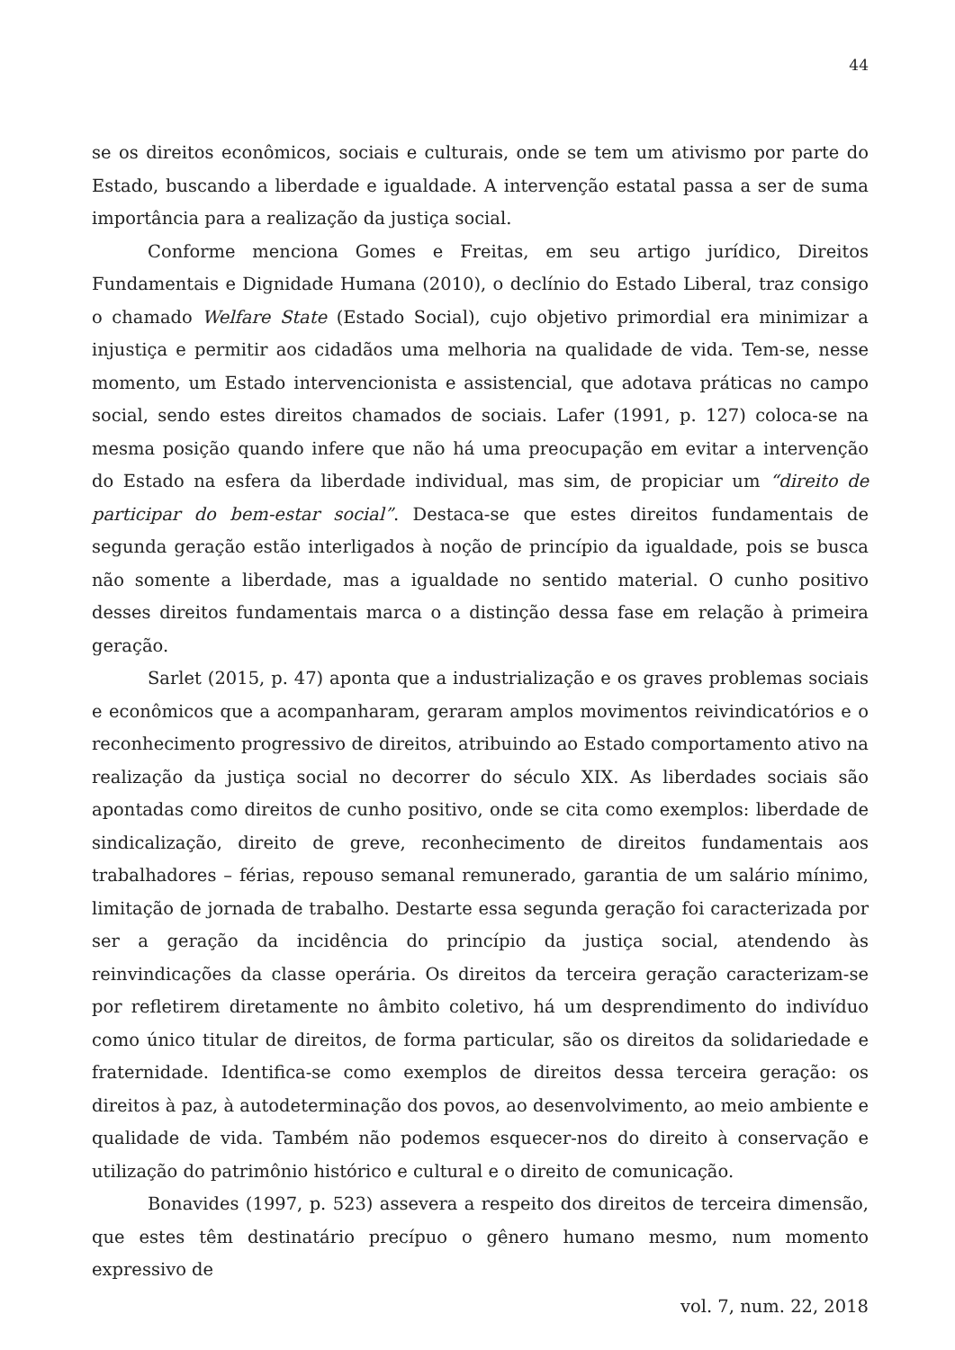44
se os direitos econômicos, sociais e culturais, onde se tem um ativismo por parte do Estado, buscando a liberdade e igualdade. A intervenção estatal passa a ser de suma importância para a realização da justiça social.
Conforme menciona Gomes e Freitas, em seu artigo jurídico, Direitos Fundamentais e Dignidade Humana (2010), o declínio do Estado Liberal, traz consigo o chamado Welfare State (Estado Social), cujo objetivo primordial era minimizar a injustiça e permitir aos cidadãos uma melhoria na qualidade de vida. Tem-se, nesse momento, um Estado intervencionista e assistencial, que adotava práticas no campo social, sendo estes direitos chamados de sociais. Lafer (1991, p. 127) coloca-se na mesma posição quando infere que não há uma preocupação em evitar a intervenção do Estado na esfera da liberdade individual, mas sim, de propiciar um “direito de participar do bem-estar social”. Destaca-se que estes direitos fundamentais de segunda geração estão interligados à noção de princípio da igualdade, pois se busca não somente a liberdade, mas a igualdade no sentido material. O cunho positivo desses direitos fundamentais marca o a distinção dessa fase em relação à primeira geração.
Sarlet (2015, p. 47) aponta que a industrialização e os graves problemas sociais e econômicos que a acompanharam, geraram amplos movimentos reivindicatórios e o reconhecimento progressivo de direitos, atribuindo ao Estado comportamento ativo na realização da justiça social no decorrer do século XIX. As liberdades sociais são apontadas como direitos de cunho positivo, onde se cita como exemplos: liberdade de sindicalização, direito de greve, reconhecimento de direitos fundamentais aos trabalhadores – férias, repouso semanal remunerado, garantia de um salário mínimo, limitação de jornada de trabalho. Destarte essa segunda geração foi caracterizada por ser a geração da incidência do princípio da justiça social, atendendo às reinvindicações da classe operária. Os direitos da terceira geração caracterizam-se por refletirem diretamente no âmbito coletivo, há um desprendimento do indivíduo como único titular de direitos, de forma particular, são os direitos da solidariedade e fraternidade. Identifica-se como exemplos de direitos dessa terceira geração: os direitos à paz, à autodeterminação dos povos, ao desenvolvimento, ao meio ambiente e qualidade de vida. Também não podemos esquecer-nos do direito à conservação e utilização do patrimônio histórico e cultural e o direito de comunicação.
Bonavides (1997, p. 523) assevera a respeito dos direitos de terceira dimensão, que estes têm destinatário precípuo o gênero humano mesmo, num momento expressivo de
vol. 7, num. 22, 2018